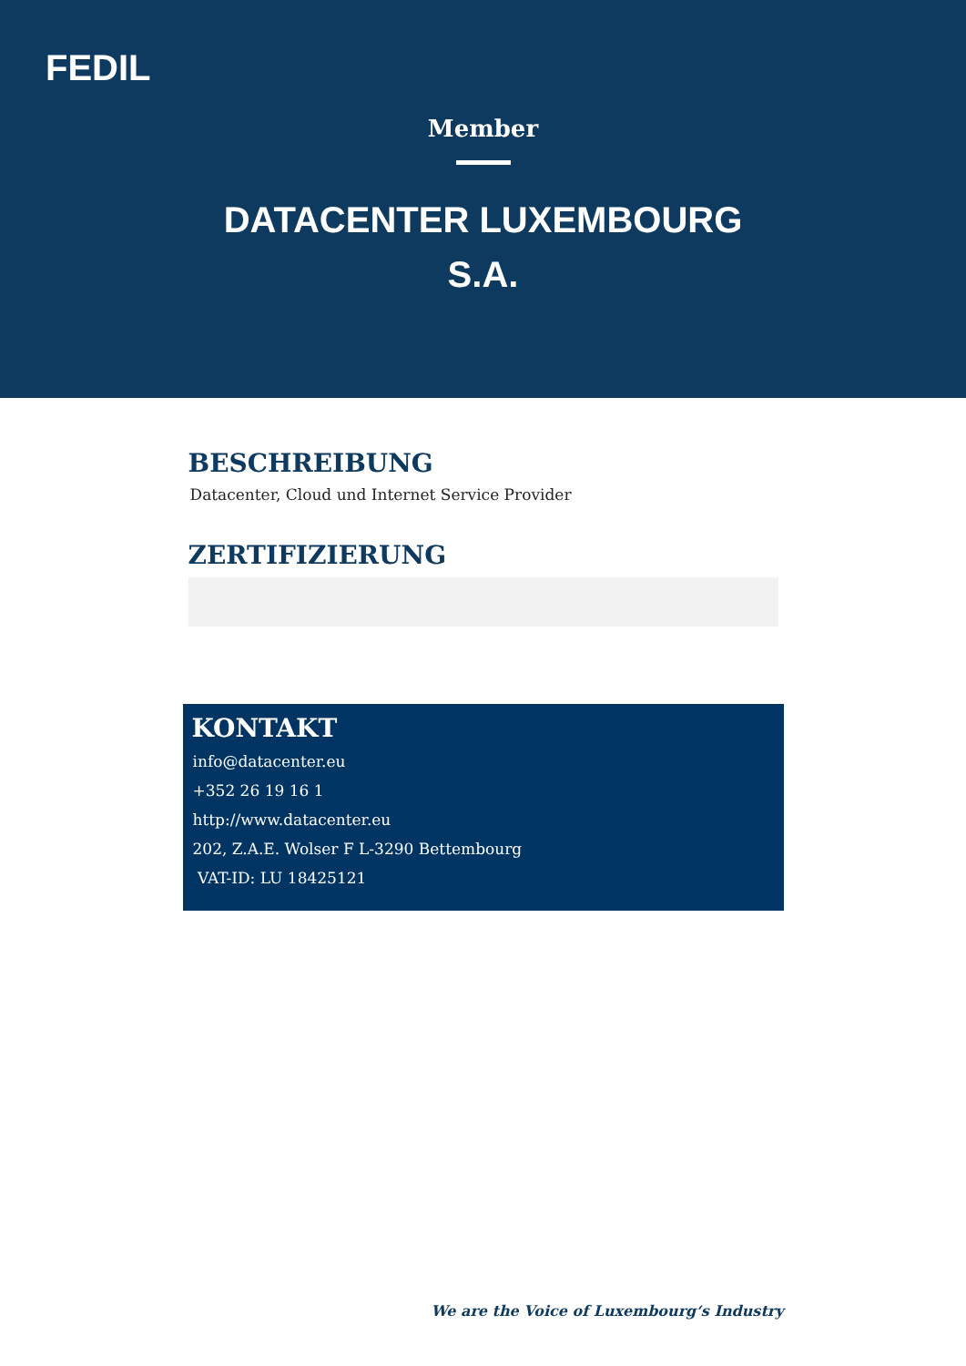FEDIL
Member
DATACENTER LUXEMBOURG S.A.
BESCHREIBUNG
Datacenter, Cloud und Internet Service Provider
ZERTIFIZIERUNG
KONTAKT
info@datacenter.eu
+352 26 19 16 1
http://www.datacenter.eu
202, Z.A.E. Wolser F L-3290 Bettembourg
VAT-ID: LU 18425121
We are the Voice of Luxembourg‘s Industry